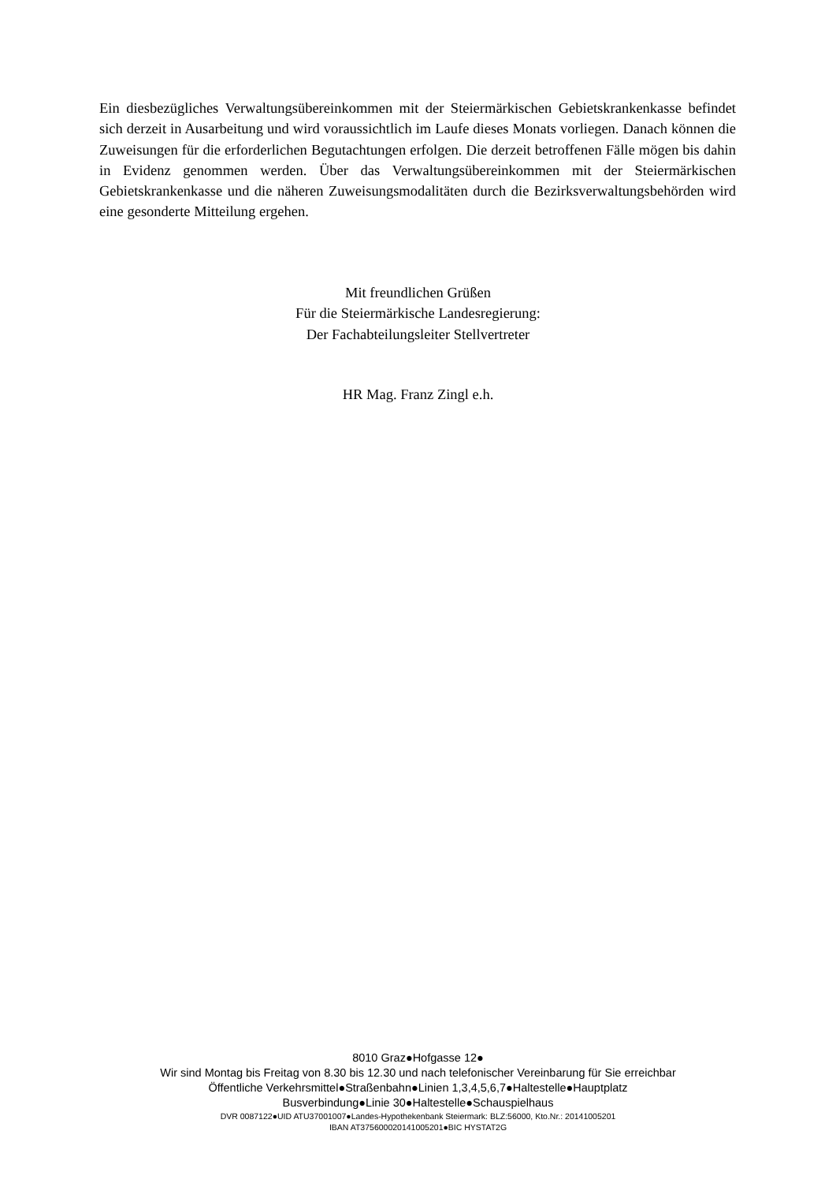Ein diesbezügliches Verwaltungsübereinkommen mit der Steiermärkischen Gebietskrankenkasse befindet sich derzeit in Ausarbeitung und wird voraussichtlich im Laufe dieses Monats vorliegen. Danach können die Zuweisungen für die erforderlichen Begutachtungen erfolgen. Die derzeit betroffenen Fälle mögen bis dahin in Evidenz genommen werden. Über das Verwaltungsübereinkommen mit der Steiermärkischen Gebietskrankenkasse und die näheren Zuweisungsmodalitäten durch die Bezirksverwaltungsbehörden wird eine gesonderte Mitteilung ergehen.
Mit freundlichen Grüßen
Für die Steiermärkische Landesregierung:
Der Fachabteilungsleiter Stellvertreter
HR Mag. Franz Zingl e.h.
8010 Graz●Hofgasse 12●
Wir sind Montag bis Freitag von 8.30 bis 12.30 und nach telefonischer Vereinbarung für Sie erreichbar
Öffentliche Verkehrsmittel●Straßenbahn●Linien 1,3,4,5,6,7●Haltestelle●Hauptplatz
Busverbindung●Linie 30●Haltestelle●Schauspielhaus
DVR 0087122●UID ATU37001007●Landes-Hypothekenbank Steiermark: BLZ:56000, Kto.Nr.: 20141005201
IBAN AT375600020141005201●BIC HYSTAT2G